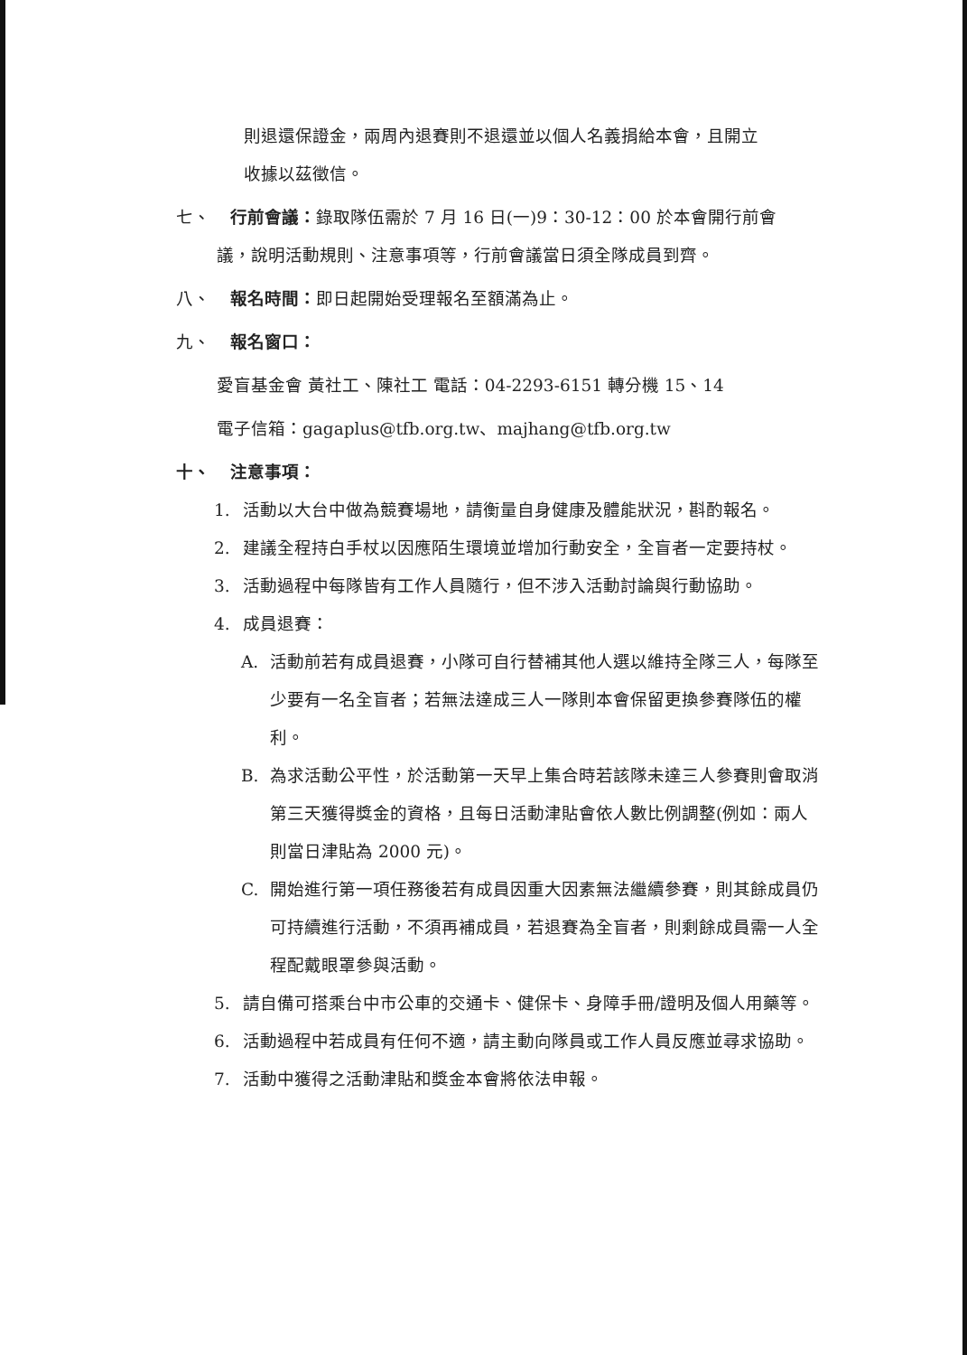則退還保證金，兩周內退賽則不退還並以個人名義捐給本會，且開立
收據以茲徵信。
七、 行前會議：錄取隊伍需於 7 月 16 日(一)9：30-12：00 於本會開行前會
議，說明活動規則、注意事項等，行前會議當日須全隊成員到齊。
八、 報名時間：即日起開始受理報名至額滿為止。
九、 報名窗口：
愛盲基金會 黃社工、陳社工 電話：04-2293-6151 轉分機 15、14
電子信箱：gagaplus@tfb.org.tw、majhang@tfb.org.tw
十、 注意事項：
1. 活動以大台中做為競賽場地，請衡量自身健康及體能狀況，斟酌報名。
2. 建議全程持白手杖以因應陌生環境並增加行動安全，全盲者一定要持杖。
3. 活動過程中每隊皆有工作人員隨行，但不涉入活動討論與行動協助。
4. 成員退賽：
A. 活動前若有成員退賽，小隊可自行替補其他人選以維持全隊三人，每隊至少要有一名全盲者；若無法達成三人一隊則本會保留更換參賽隊伍的權利。
B. 為求活動公平性，於活動第一天早上集合時若該隊未達三人參賽則會取消第三天獲得獎金的資格，且每日活動津貼會依人數比例調整(例如：兩人則當日津貼為 2000 元)。
C. 開始進行第一項任務後若有成員因重大因素無法繼續參賽，則其餘成員仍可持續進行活動，不須再補成員，若退賽為全盲者，則剩餘成員需一人全程配戴眼罩參與活動。
5. 請自備可搭乘台中市公車的交通卡、健保卡、身障手冊/證明及個人用藥等。
6. 活動過程中若成員有任何不適，請主動向隊員或工作人員反應並尋求協助。
7. 活動中獲得之活動津貼和獎金本會將依法申報。